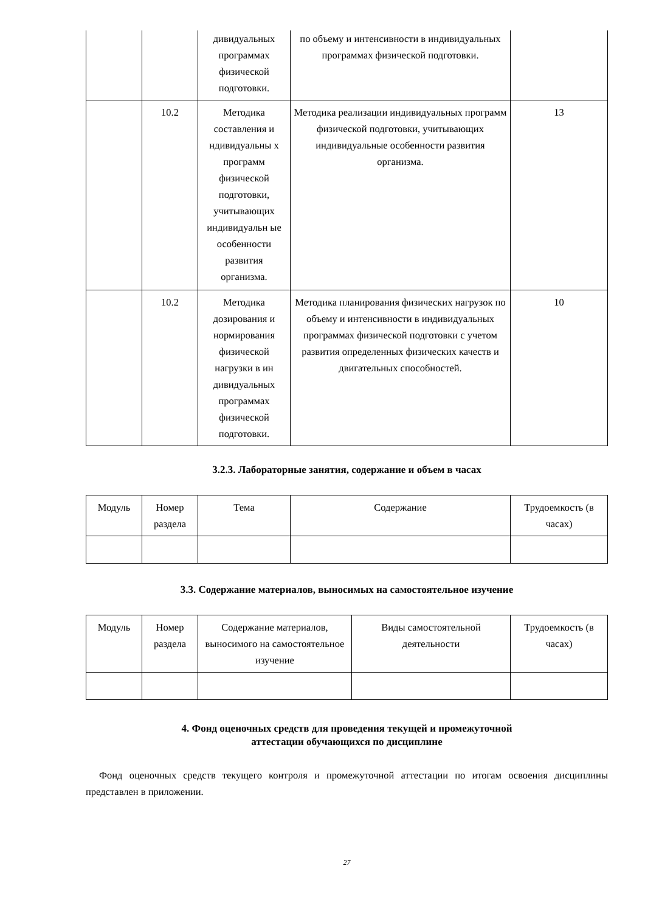| | | дивидуальных программах физической подготовки. | по объему и интенсивности в индивидуальных программах физической подготовки. | |
| | 10.2 | Методика составления и ндивидуальны х программ физической подготовки, учитывающих индивидуальн ые особенности развития организма. | Методика реализации индивидуальных программ физической подготовки, учитывающих индивидуальные особенности развития организма. | 13 |
| | 10.2 | Методика дозирования и нормирования физической нагрузки в ин дивидуальных программах физической подготовки. | Методика планирования физических нагрузок по объему и интенсивности в индивидуальных программах физической подготовки с учетом развития определенных физических качеств и двигательных способностей. | 10 |
3.2.3. Лабораторные занятия, содержание и объем в часах
| Модуль | Номер раздела | Тема | Содержание | Трудоемкость (в часах) |
| --- | --- | --- | --- | --- |
3.3. Содержание материалов, выносимых на самостоятельное изучение
| Модуль | Номер раздела | Содержание материалов, выносимого на самостоятельное изучение | Виды самостоятельной деятельности | Трудоемкость (в часах) |
| --- | --- | --- | --- | --- |
4. Фонд оценочных средств для проведения текущей и промежуточной
аттестации обучающихся по дисциплине
Фонд оценочных средств текущего контроля и промежуточной аттестации по итогам освоения дисциплины представлен в приложении.
27